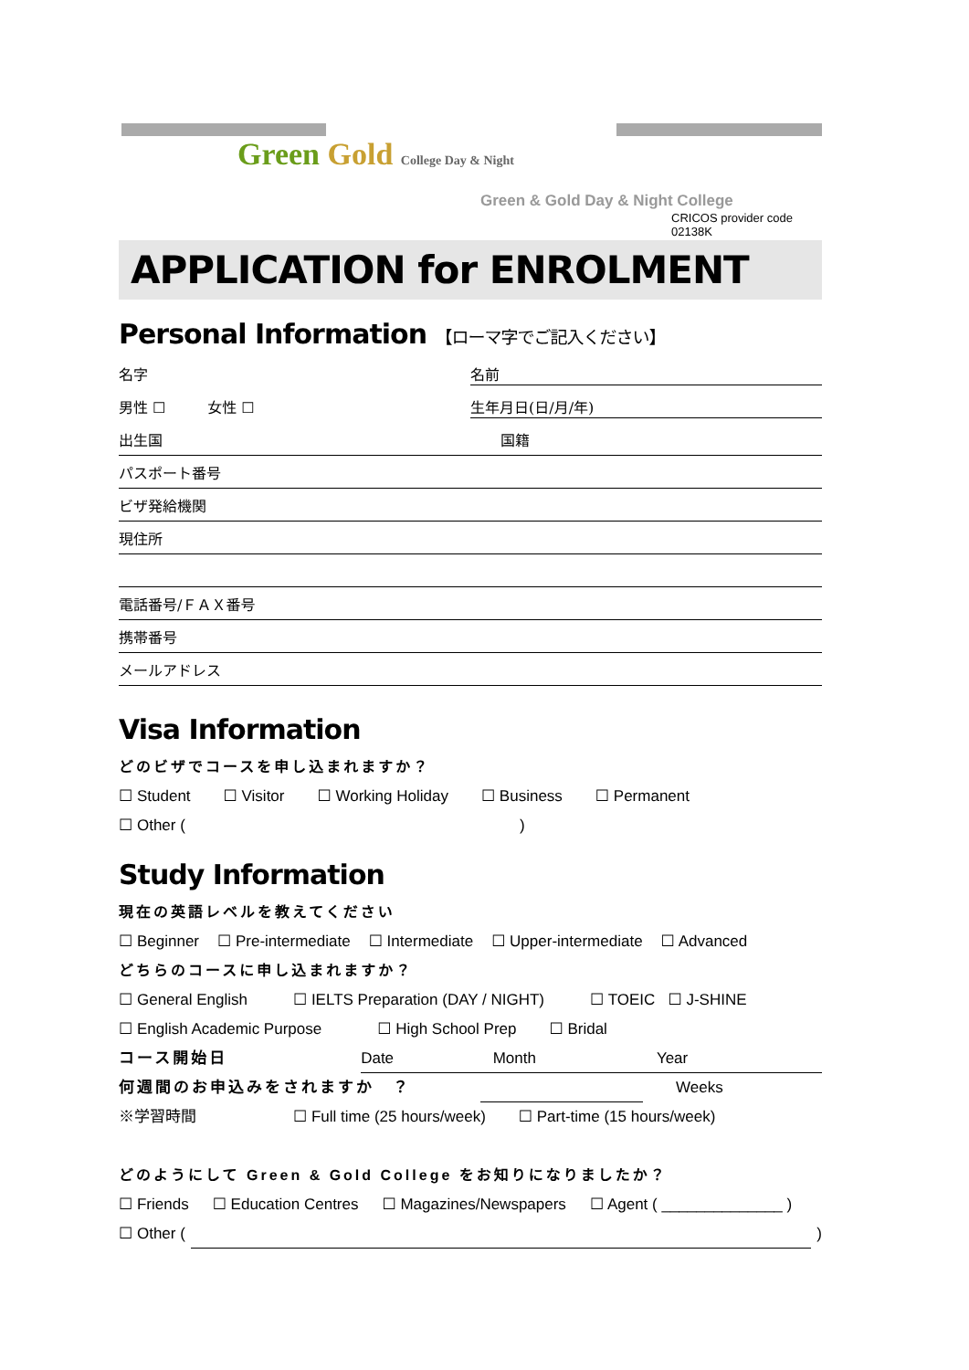Green Gold College Day & Night
Green & Gold Day & Night College
CRICOS provider code 02138K
APPLICATION for ENROLMENT
Personal Information 【ローマ字でご記入ください】
名字 名前
男性 ☐ 女性 ☐ 生年月日(日/月/年)
出生国 国籍
パスポート番号
ビザ発給機関
現住所
電話番号/ＦＡＸ番号
携帯番号
メールアドレス
Visa Information
どのビザでコースを申し込まれますか？
☐ Student ☐ Visitor ☐ Working Holiday ☐ Business ☐ Permanent
☐ Other ()
Study Information
現在の英語レベルを教えてください
☐ Beginner ☐ Pre-intermediate ☐ Intermediate ☐ Upper-intermediate ☐ Advanced
どちらのコースに申し込まれますか？
☐ General English ☐ IELTS Preparation (DAY / NIGHT) ☐ TOEIC ☐ J-SHINE
☐ English Academic Purpose ☐ High School Prep ☐ Bridal
コース開始日 Date Month Year
何週間のお申込みをされますか　？ Weeks
※学習時間 ☐ Full time (25 hours/week) ☐ Part-time (15 hours/week)
どのようにして Green & Gold College をお知りになりましたか？
☐ Friends ☐ Education Centres ☐ Magazines/Newspapers ☐ Agent ( ______________ )
☐ Other ( )